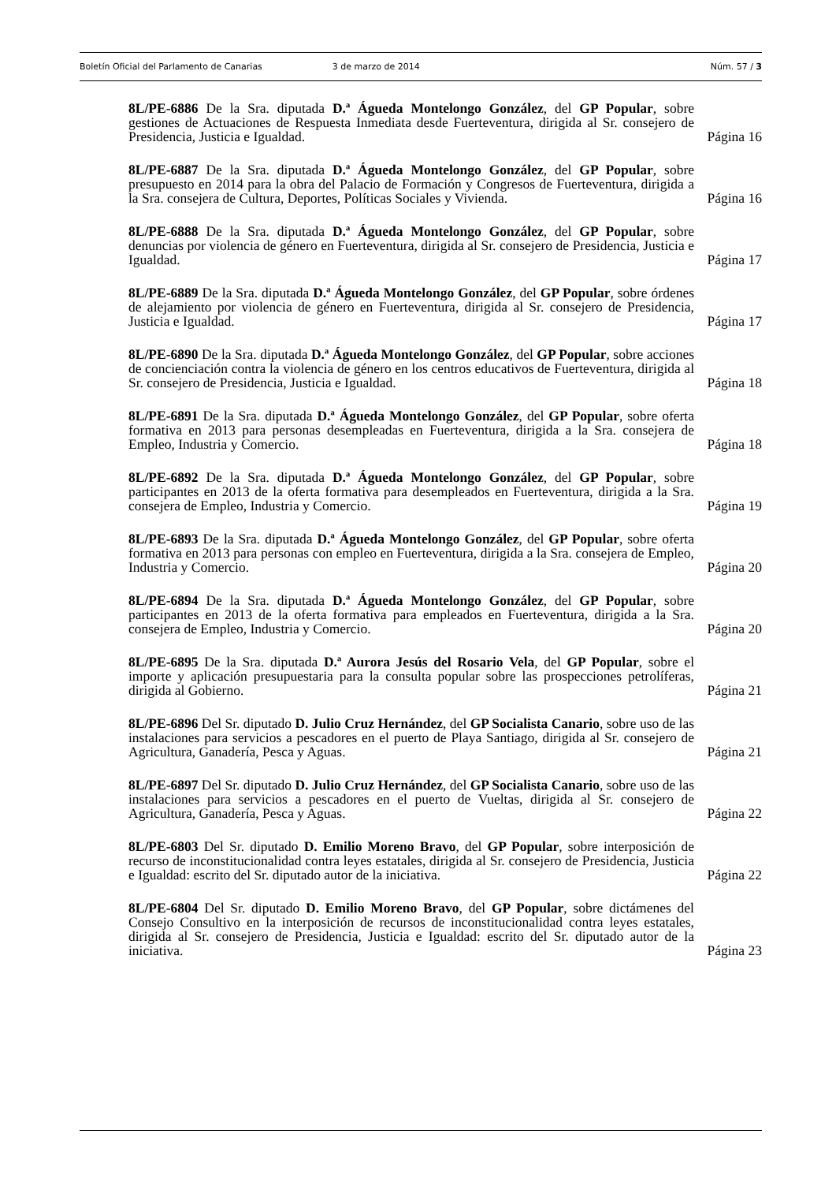Boletín Oficial del Parlamento de Canarias 3 de marzo de 2014 Núm. 57 / 3
8L/PE-6886 De la Sra. diputada D.ª Águeda Montelongo González, del GP Popular, sobre gestiones de Actuaciones de Respuesta Inmediata desde Fuerteventura, dirigida al Sr. consejero de Presidencia, Justicia e Igualdad.
Página 16
8L/PE-6887 De la Sra. diputada D.ª Águeda Montelongo González, del GP Popular, sobre presupuesto en 2014 para la obra del Palacio de Formación y Congresos de Fuerteventura, dirigida a la Sra. consejera de Cultura, Deportes, Políticas Sociales y Vivienda.
Página 16
8L/PE-6888 De la Sra. diputada D.ª Águeda Montelongo González, del GP Popular, sobre denuncias por violencia de género en Fuerteventura, dirigida al Sr. consejero de Presidencia, Justicia e Igualdad.
Página 17
8L/PE-6889 De la Sra. diputada D.ª Águeda Montelongo González, del GP Popular, sobre órdenes de alejamiento por violencia de género en Fuerteventura, dirigida al Sr. consejero de Presidencia, Justicia e Igualdad.
Página 17
8L/PE-6890 De la Sra. diputada D.ª Águeda Montelongo González, del GP Popular, sobre acciones de concienciación contra la violencia de género en los centros educativos de Fuerteventura, dirigida al Sr. consejero de Presidencia, Justicia e Igualdad.
Página 18
8L/PE-6891 De la Sra. diputada D.ª Águeda Montelongo González, del GP Popular, sobre oferta formativa en 2013 para personas desempleadas en Fuerteventura, dirigida a la Sra. consejera de Empleo, Industria y Comercio.
Página 18
8L/PE-6892 De la Sra. diputada D.ª Águeda Montelongo González, del GP Popular, sobre participantes en 2013 de la oferta formativa para desempleados en Fuerteventura, dirigida a la Sra. consejera de Empleo, Industria y Comercio.
Página 19
8L/PE-6893 De la Sra. diputada D.ª Águeda Montelongo González, del GP Popular, sobre oferta formativa en 2013 para personas con empleo en Fuerteventura, dirigida a la Sra. consejera de Empleo, Industria y Comercio.
Página 20
8L/PE-6894 De la Sra. diputada D.ª Águeda Montelongo González, del GP Popular, sobre participantes en 2013 de la oferta formativa para empleados en Fuerteventura, dirigida a la Sra. consejera de Empleo, Industria y Comercio.
Página 20
8L/PE-6895 De la Sra. diputada D.ª Aurora Jesús del Rosario Vela, del GP Popular, sobre el importe y aplicación presupuestaria para la consulta popular sobre las prospecciones petrolíferas, dirigida al Gobierno.
Página 21
8L/PE-6896 Del Sr. diputado D. Julio Cruz Hernández, del GP Socialista Canario, sobre uso de las instalaciones para servicios a pescadores en el puerto de Playa Santiago, dirigida al Sr. consejero de Agricultura, Ganadería, Pesca y Aguas.
Página 21
8L/PE-6897 Del Sr. diputado D. Julio Cruz Hernández, del GP Socialista Canario, sobre uso de las instalaciones para servicios a pescadores en el puerto de Vueltas, dirigida al Sr. consejero de Agricultura, Ganadería, Pesca y Aguas.
Página 22
8L/PE-6803 Del Sr. diputado D. Emilio Moreno Bravo, del GP Popular, sobre interposición de recurso de inconstitucionalidad contra leyes estatales, dirigida al Sr. consejero de Presidencia, Justicia e Igualdad: escrito del Sr. diputado autor de la iniciativa.
Página 22
8L/PE-6804 Del Sr. diputado D. Emilio Moreno Bravo, del GP Popular, sobre dictámenes del Consejo Consultivo en la interposición de recursos de inconstitucionalidad contra leyes estatales, dirigida al Sr. consejero de Presidencia, Justicia e Igualdad: escrito del Sr. diputado autor de la iniciativa.
Página 23